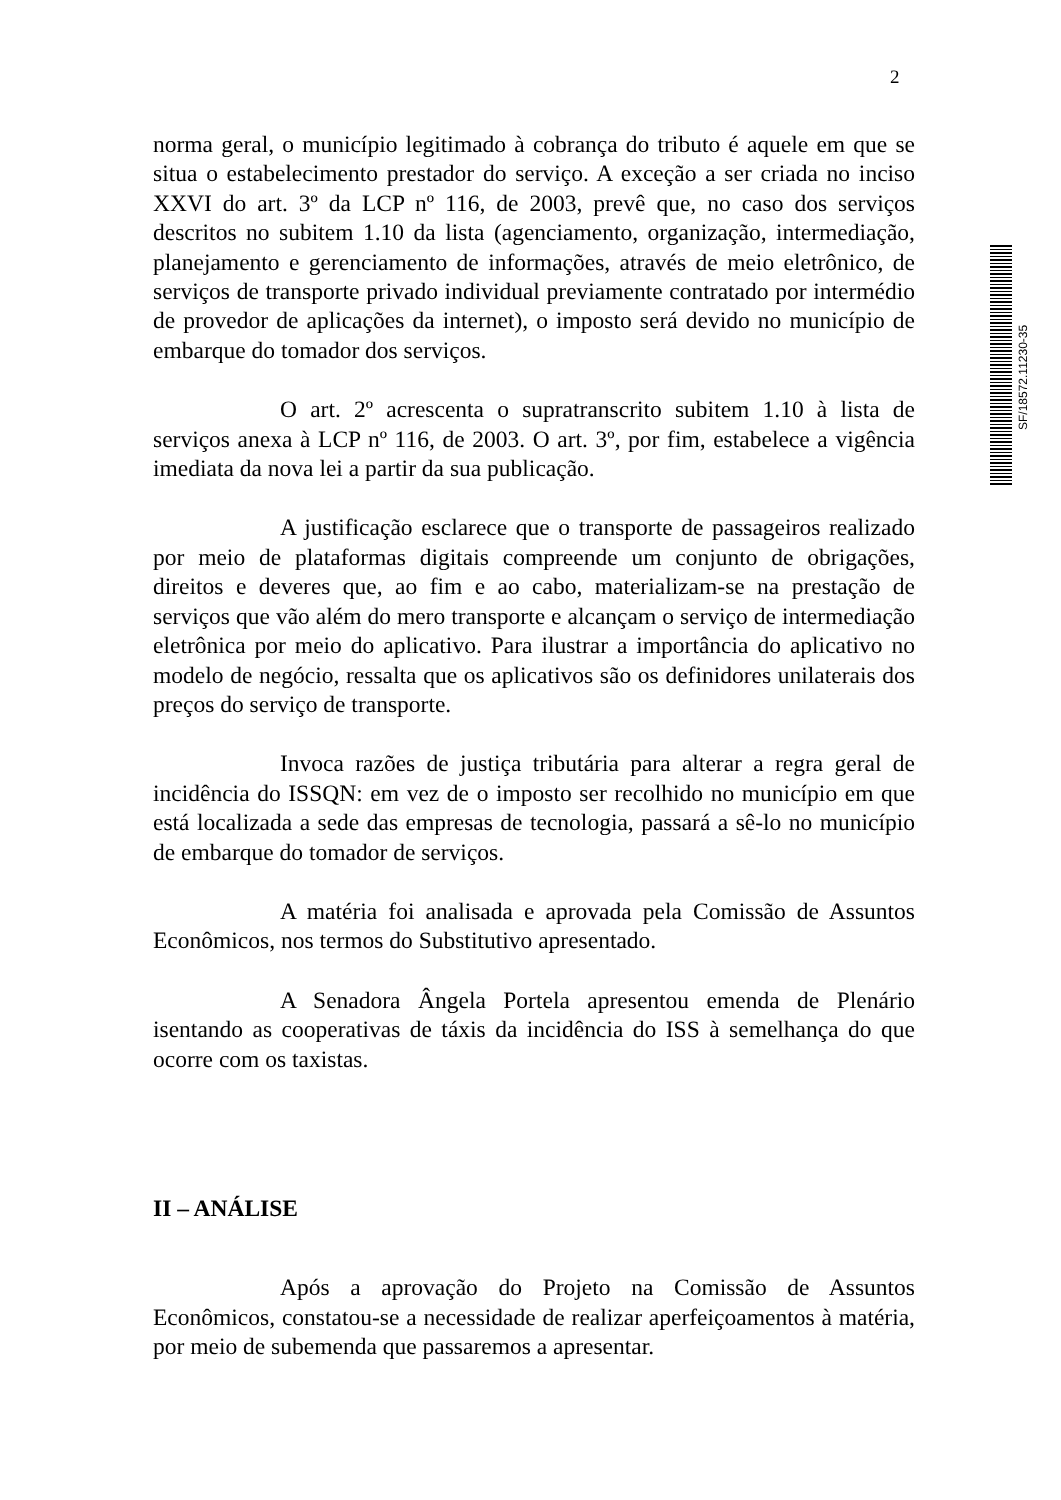2
SF/18572.11230-35
norma geral, o município legitimado à cobrança do tributo é aquele em que se situa o estabelecimento prestador do serviço. A exceção a ser criada no inciso XXVI do art. 3º da LCP nº 116, de 2003, prevê que, no caso dos serviços descritos no subitem 1.10 da lista (agenciamento, organização, intermediação, planejamento e gerenciamento de informações, através de meio eletrônico, de serviços de transporte privado individual previamente contratado por intermédio de provedor de aplicações da internet), o imposto será devido no município de embarque do tomador dos serviços.
O art. 2º acrescenta o supratranscrito subitem 1.10 à lista de serviços anexa à LCP nº 116, de 2003. O art. 3º, por fim, estabelece a vigência imediata da nova lei a partir da sua publicação.
A justificação esclarece que o transporte de passageiros realizado por meio de plataformas digitais compreende um conjunto de obrigações, direitos e deveres que, ao fim e ao cabo, materializam-se na prestação de serviços que vão além do mero transporte e alcançam o serviço de intermediação eletrônica por meio do aplicativo. Para ilustrar a importância do aplicativo no modelo de negócio, ressalta que os aplicativos são os definidores unilaterais dos preços do serviço de transporte.
Invoca razões de justiça tributária para alterar a regra geral de incidência do ISSQN: em vez de o imposto ser recolhido no município em que está localizada a sede das empresas de tecnologia, passará a sê-lo no município de embarque do tomador de serviços.
A matéria foi analisada e aprovada pela Comissão de Assuntos Econômicos, nos termos do Substitutivo apresentado.
A Senadora Ângela Portela apresentou emenda de Plenário isentando as cooperativas de táxis da incidência do ISS à semelhança do que ocorre com os taxistas.
II – ANÁLISE
Após a aprovação do Projeto na Comissão de Assuntos Econômicos, constatou-se a necessidade de realizar aperfeiçoamentos à matéria, por meio de subemenda que passaremos a apresentar.